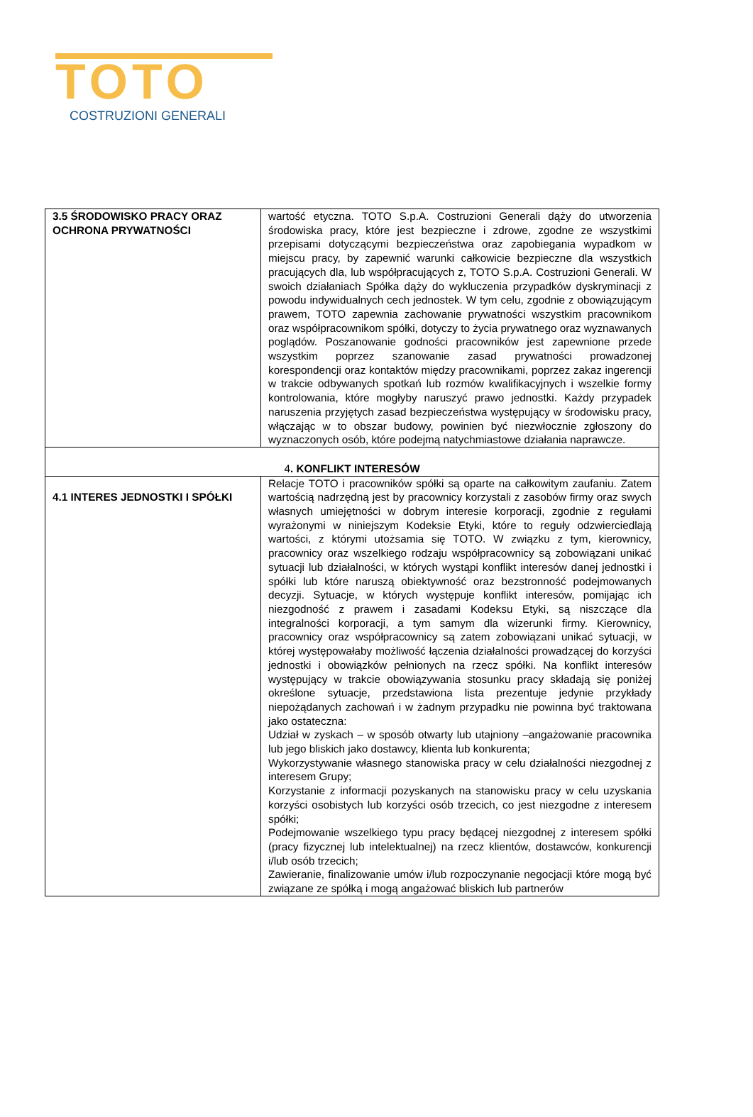TOTO
COSTRUZIONI GENERALI
| 3.5 ŚRODOWISKO PRACY ORAZ OCHRONA PRYWATNOŚCI | wartość etyczna. TOTO S.p.A. Costruzioni Generali dąży do utworzenia środowiska pracy, które jest bezpieczne i zdrowe, zgodne ze wszystkimi przepisami dotyczącymi bezpieczeństwa oraz zapobiegania wypadkom w miejscu pracy, by zapewnić warunki całkowicie bezpieczne dla wszystkich pracujących dla, lub współpracujących z, TOTO S.p.A. Costruzioni Generali. W swoich działaniach Spółka dąży do wykluczenia przypadków dyskryminacji z powodu indywidualnych cech jednostek. W tym celu, zgodnie z obowiązującym prawem, TOTO zapewnia zachowanie prywatności wszystkim pracownikom oraz współpracownikom spółki, dotyczy to życia prywatnego oraz wyznawanych poglądów. Poszanowanie godności pracowników jest zapewnione przede wszystkim poprzez szanowanie zasad prywatności prowadzonej korespondencji oraz kontaktów między pracownikami, poprzez zakaz ingerencji w trakcie odbywanych spotkań lub rozmów kwalifikacyjnych i wszelkie formy kontrolowania, które mogłyby naruszyć prawo jednostki. Każdy przypadek naruszenia przyjętych zasad bezpieczeństwa występujący w środowisku pracy, włączając w to obszar budowy, powinien być niezwłocznie zgłoszony do wyznaczonych osób, które podejmą natychmiastowe działania naprawcze. |
| 4 . KONFLIKT INTERESÓW | |
| 4.1 INTERES JEDNOSTKI I SPÓŁKI | Relacje TOTO i pracowników spółki są oparte na całkowitym zaufaniu. Zatem wartością nadrzędną jest by pracownicy korzystali z zasobów firmy oraz swych własnych umiejętności w dobrym interesie korporacji, zgodnie z regułami wyrażonymi w niniejszym Kodeksie Etyki, które to reguły odzwierciedlają wartości, z którymi utożsamia się TOTO. W związku z tym, kierownicy, pracownicy oraz wszelkiego rodzaju współpracownicy są zobowiązani unikać sytuacji lub działalności, w których wystąpi konflikt interesów danej jednostki i spółki lub które naruszą obiektywność oraz bezstronność podejmowanych decyzji. Sytuacje, w których występuje konflikt interesów, pomijając ich niezgodność z prawem i zasadami Kodeksu Etyki, są niszczące dla integralności korporacji, a tym samym dla wizerunki firmy. Kierownicy, pracownicy oraz współpracownicy są zatem zobowiązani unikać sytuacji, w której występowałaby możliwość łączenia działalności prowadzącej do korzyści jednostki i obowiązków pełnionych na rzecz spółki. Na konflikt interesów występujący w trakcie obowiązywania stosunku pracy składają się poniżej określone sytuacje, przedstawiona lista prezentuje jedynie przykłady niepożądanych zachowań i w żadnym przypadku nie powinna być traktowana jako ostateczna: Udział w zyskach – w sposób otwarty lub utajniony –angażowanie pracownika lub jego bliskich jako dostawcy, klienta lub konkurenta; Wykorzystywanie własnego stanowiska pracy w celu działalności niezgodnej z interesem Grupy; Korzystanie z informacji pozyskanych na stanowisku pracy w celu uzyskania korzyści osobistych lub korzyści osób trzecich, co jest niezgodne z interesem spółki; Podejmowanie wszelkiego typu pracy będącej niezgodnej z interesem spółki (pracy fizycznej lub intelektualnej) na rzecz klientów, dostawców, konkurencji i/lub osób trzecich; Zawieranie, finalizowanie umów i/lub rozpoczynanie negocjacji które mogą być związane ze spółką i mogą angażować bliskich lub partnerów |